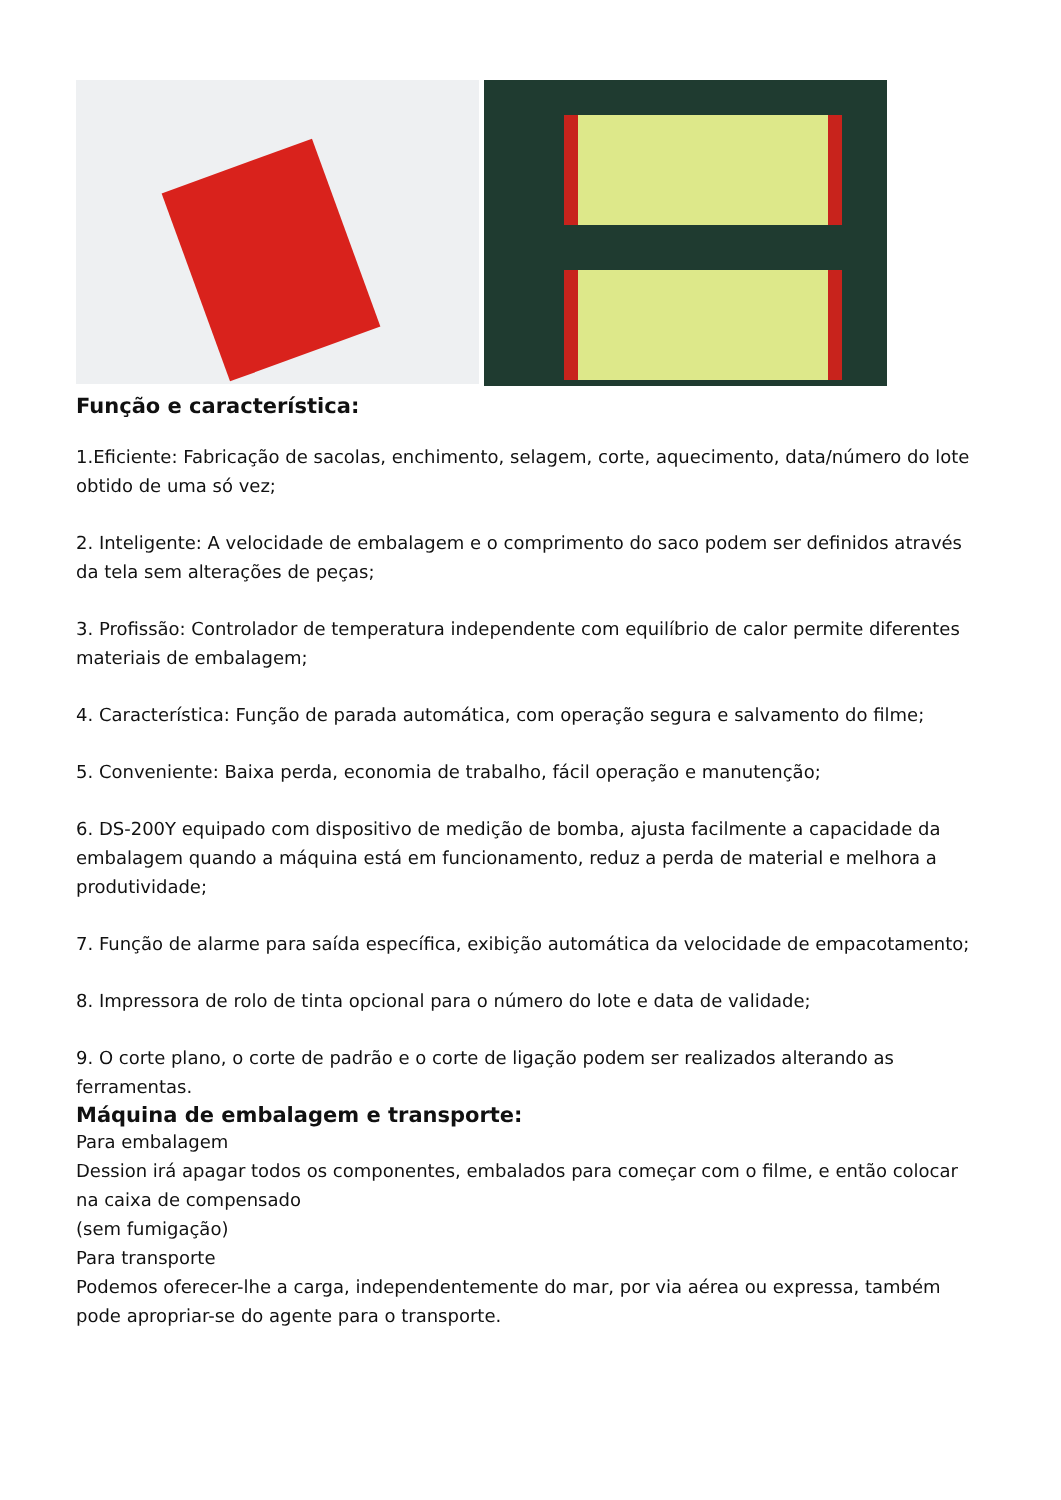Função e característica:
1.Eficiente: Fabricação de sacolas, enchimento, selagem, corte, aquecimento, data/número do lote obtido de uma só vez;
2. Inteligente: A velocidade de embalagem e o comprimento do saco podem ser definidos através da tela sem alterações de peças;
3. Profissão: Controlador de temperatura independente com equilíbrio de calor permite diferentes materiais de embalagem;
4. Característica: Função de parada automática, com operação segura e salvamento do filme;
5. Conveniente: Baixa perda, economia de trabalho, fácil operação e manutenção;
6. DS-200Y equipado com dispositivo de medição de bomba, ajusta facilmente a capacidade da embalagem quando a máquina está em funcionamento, reduz a perda de material e melhora a produtividade;
7. Função de alarme para saída específica, exibição automática da velocidade de empacotamento;
8. Impressora de rolo de tinta opcional para o número do lote e data de validade;
9. O corte plano, o corte de padrão e o corte de ligação podem ser realizados alterando as ferramentas.
Máquina de embalagem e transporte:
Para embalagem
Dession irá apagar todos os componentes, embalados para começar com o filme, e então colocar na caixa de compensado
(sem fumigação)
Para transporte
Podemos oferecer-lhe a carga, independentemente do mar, por via aérea ou expressa, também pode apropriar-se do agente para o transporte.